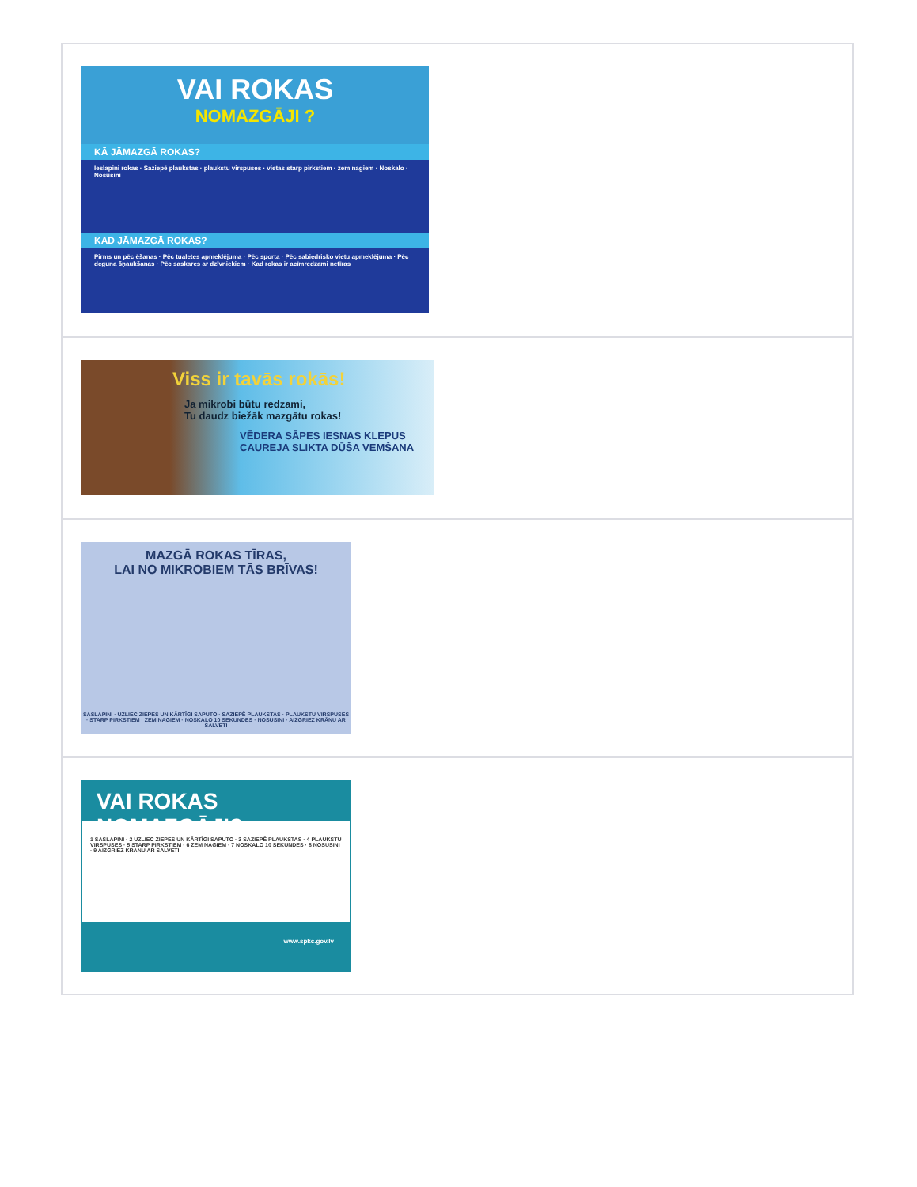VAI ROKAS
NOMAZGĀJI ?
KĀ JĀMAZGĀ ROKAS?
Ieslapini rokas · Saziepē plaukstas · plaukstu virspuses · vietas starp pirkstiem · zem nagiem · Noskalo · Nosusini
KAD JĀMAZGĀ ROKAS?
Pirms un pēc ēšanas · Pēc tualetes apmeklējuma · Pēc sporta · Pēc sabiedrisko vietu apmeklējuma · Pēc deguna šņaukšanas · Pēc saskares ar dzīvniekiem · Kad rokas ir acīmredzami netīras
Viss ir tavās rokās!
Ja mikrobi būtu redzami,
Tu daudz biežāk mazgātu rokas!
VĒDERA SĀPES IESNAS KLEPUS CAUREJA SLIKTA DŪŠA VEMŠANA
MAZGĀ ROKAS TĪRAS,
LAI NO MIKROBIEM TĀS BRĪVAS!
SASLAPINI · UZLIEC ZIEPES UN KĀRTĪGI SAPUTO · SAZIEPĒ PLAUKSTAS · PLAUKSTU VIRSPUSES · STARP PIRKSTIEM · ZEM NAGIEM · NOSKALO 10 SEKUNDES · NOSUSINI · AIZGRIEZ KRĀNU AR SALVETI
VAI ROKAS NOMAZGĀJI?
1 SASLAPINI · 2 UZLIEC ZIEPES UN KĀRTĪGI SAPUTO · 3 SAZIEPĒ PLAUKSTAS · 4 PLAUKSTU VIRSPUSES · 5 STARP PIRKSTIEM · 6 ZEM NAGIEM · 7 NOSKALO 10 SEKUNDES · 8 NOSUSINI · 9 AIZGRIEZ KRĀNU AR SALVETI
www.spkc.gov.lv